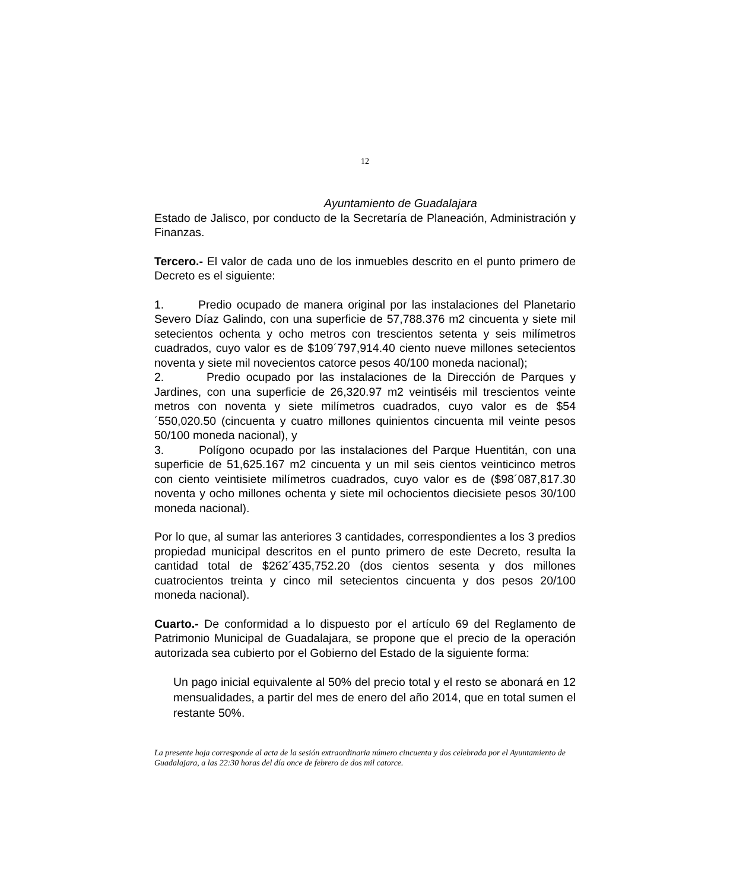12
Ayuntamiento de Guadalajara
Estado de Jalisco, por conducto de la Secretaría de Planeación, Administración y Finanzas.
Tercero.- El valor de cada uno de los inmuebles descrito en el punto primero de Decreto es el siguiente:
1. Predio ocupado de manera original por las instalaciones del Planetario Severo Díaz Galindo, con una superficie de 57,788.376 m2 cincuenta y siete mil setecientos ochenta y ocho metros con trescientos setenta y seis milímetros cuadrados, cuyo valor es de $109´797,914.40 ciento nueve millones setecientos noventa y siete mil novecientos catorce pesos 40/100 moneda nacional);
2. Predio ocupado por las instalaciones de la Dirección de Parques y Jardines, con una superficie de 26,320.97 m2 veintiséis mil trescientos veinte metros con noventa y siete milímetros cuadrados, cuyo valor es de $54´550,020.50 (cincuenta y cuatro millones quinientos cincuenta mil veinte pesos 50/100 moneda nacional), y
3. Polígono ocupado por las instalaciones del Parque Huentitán, con una superficie de 51,625.167 m2 cincuenta y un mil seis cientos veinticinco metros con ciento veintisiete milímetros cuadrados, cuyo valor es de ($98´087,817.30 noventa y ocho millones ochenta y siete mil ochocientos diecisiete pesos 30/100 moneda nacional).
Por lo que, al sumar las anteriores 3 cantidades, correspondientes a los 3 predios propiedad municipal descritos en el punto primero de este Decreto, resulta la cantidad total de $262´435,752.20 (dos cientos sesenta y dos millones cuatrocientos treinta y cinco mil setecientos cincuenta y dos pesos 20/100 moneda nacional).
Cuarto.- De conformidad a lo dispuesto por el artículo 69 del Reglamento de Patrimonio Municipal de Guadalajara, se propone que el precio de la operación autorizada sea cubierto por el Gobierno del Estado de la siguiente forma:
Un pago inicial equivalente al 50% del precio total y el resto se abonará en 12 mensualidades, a partir del mes de enero del año 2014, que en total sumen el restante 50%.
La presente hoja corresponde al acta de la sesión extraordinaria número cincuenta y dos celebrada por el Ayuntamiento de Guadalajara, a las 22:30 horas del día once de febrero de dos mil catorce.